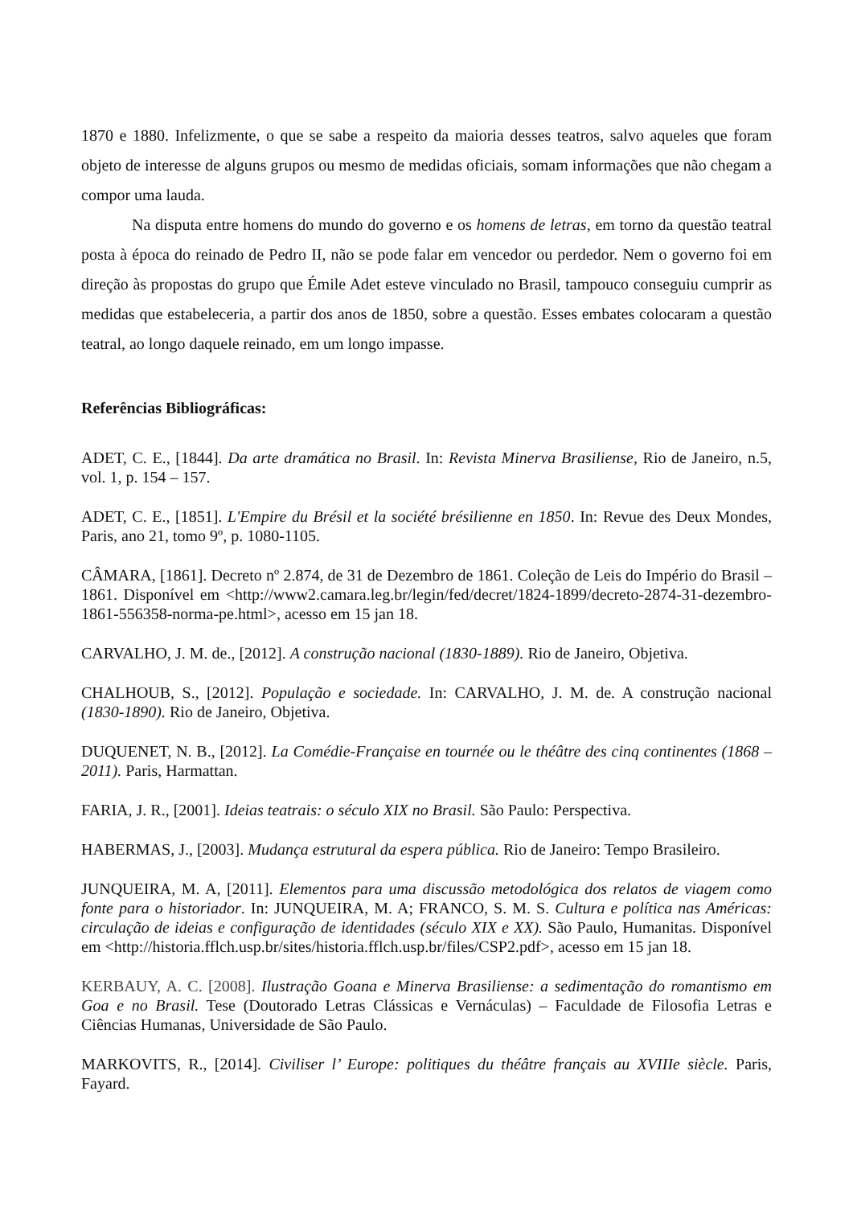1870 e 1880. Infelizmente, o que se sabe a respeito da maioria desses teatros, salvo aqueles que foram objeto de interesse de alguns grupos ou mesmo de medidas oficiais, somam informações que não chegam a compor uma lauda.
Na disputa entre homens do mundo do governo e os homens de letras, em torno da questão teatral posta à época do reinado de Pedro II, não se pode falar em vencedor ou perdedor. Nem o governo foi em direção às propostas do grupo que Émile Adet esteve vinculado no Brasil, tampouco conseguiu cumprir as medidas que estabeleceria, a partir dos anos de 1850, sobre a questão. Esses embates colocaram a questão teatral, ao longo daquele reinado, em um longo impasse.
Referências Bibliográficas:
ADET, C. E., [1844]. Da arte dramática no Brasil. In: Revista Minerva Brasiliense, Rio de Janeiro, n.5, vol. 1, p. 154 – 157.
ADET, C. E., [1851]. L'Empire du Brésil et la société brésilienne en 1850. In: Revue des Deux Mondes, Paris, ano 21, tomo 9º, p. 1080-1105.
CÂMARA, [1861]. Decreto nº 2.874, de 31 de Dezembro de 1861. Coleção de Leis do Império do Brasil – 1861. Disponível em <http://www2.camara.leg.br/legin/fed/decret/1824-1899/decreto-2874-31-dezembro-1861-556358-norma-pe.html>, acesso em 15 jan 18.
CARVALHO, J. M. de., [2012]. A construção nacional (1830-1889). Rio de Janeiro, Objetiva.
CHALHOUB, S., [2012]. População e sociedade. In: CARVALHO, J. M. de. A construção nacional (1830-1890). Rio de Janeiro, Objetiva.
DUQUENET, N. B., [2012]. La Comédie-Française en tournée ou le théâtre des cinq continentes (1868 – 2011). Paris, Harmattan.
FARIA, J. R., [2001]. Ideias teatrais: o século XIX no Brasil. São Paulo: Perspectiva.
HABERMAS, J., [2003]. Mudança estrutural da espera pública. Rio de Janeiro: Tempo Brasileiro.
JUNQUEIRA, M. A, [2011]. Elementos para uma discussão metodológica dos relatos de viagem como fonte para o historiador. In: JUNQUEIRA, M. A; FRANCO, S. M. S. Cultura e política nas Américas: circulação de ideias e configuração de identidades (século XIX e XX). São Paulo, Humanitas. Disponível em <http://historia.fflch.usp.br/sites/historia.fflch.usp.br/files/CSP2.pdf>, acesso em 15 jan 18.
KERBAUY, A. C. [2008]. Ilustração Goana e Minerva Brasiliense: a sedimentação do romantismo em Goa e no Brasil. Tese (Doutorado Letras Clássicas e Vernáculas) – Faculdade de Filosofia Letras e Ciências Humanas, Universidade de São Paulo.
MARKOVITS, R., [2014]. Civiliser l’ Europe: politiques du théâtre français au XVIIIe siècle. Paris, Fayard.